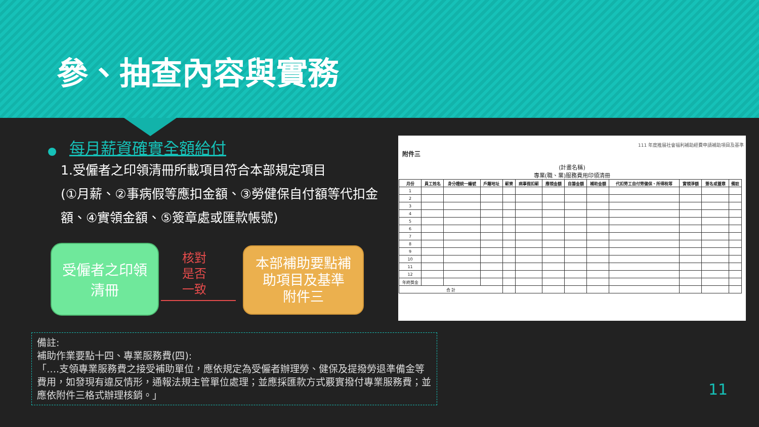參、抽查內容與實務
每月薪資確實全額給付
1.受僱者之印領清冊所載項目符合本部規定項目
(①月薪、②事病假等應扣金額、③勞健保自付額等代扣金額、④實領金額、⑤簽章處或匯款帳號)
受僱者之印領
清冊
核對
是否
一致
本部補助要點補
助項目及基準
附件三
111 年度推展社會福利補助經費申請補助項目及基準
附件三
(計畫名稱)
專業(職、業)服務費用印領清冊
| 月份 | 員工姓名 | 身分證統一編號 | 戶籍地址 | 薪資 | 病事假扣薪 | 應領金額 | 自籌金額 | 補助金額 | 代扣勞工自付勞健保、所得稅等 | 實領淨額 | 簽名或蓋章 | 備註 |
| --- | --- | --- | --- | --- | --- | --- | --- | --- | --- | --- | --- | --- |
| 1 | | | | | | | | | | | | |
| 2 | | | | | | | | | | | | |
| 3 | | | | | | | | | | | | |
| 4 | | | | | | | | | | | | |
| 5 | | | | | | | | | | | | |
| 6 | | | | | | | | | | | | |
| 7 | | | | | | | | | | | | |
| 8 | | | | | | | | | | | | |
| 9 | | | | | | | | | | | | |
| 10 | | | | | | | | | | | | |
| 11 | | | | | | | | | | | | |
| 12 | | | | | | | | | | | | |
| 年終獎金 | | | | | | | | | | | | |
| 合 計 | | | | | | | | | | | | |
備註:
補助作業要點十四、專業服務費(四):
「….支領專業服務費之接受補助單位，應依規定為受僱者辦理勞、健保及提撥勞退準備金等費用，如發現有違反情形，通報法規主管單位處理；並應採匯款方式覈實撥付專業服務費；並應依附件三格式辦理核銷。」
11